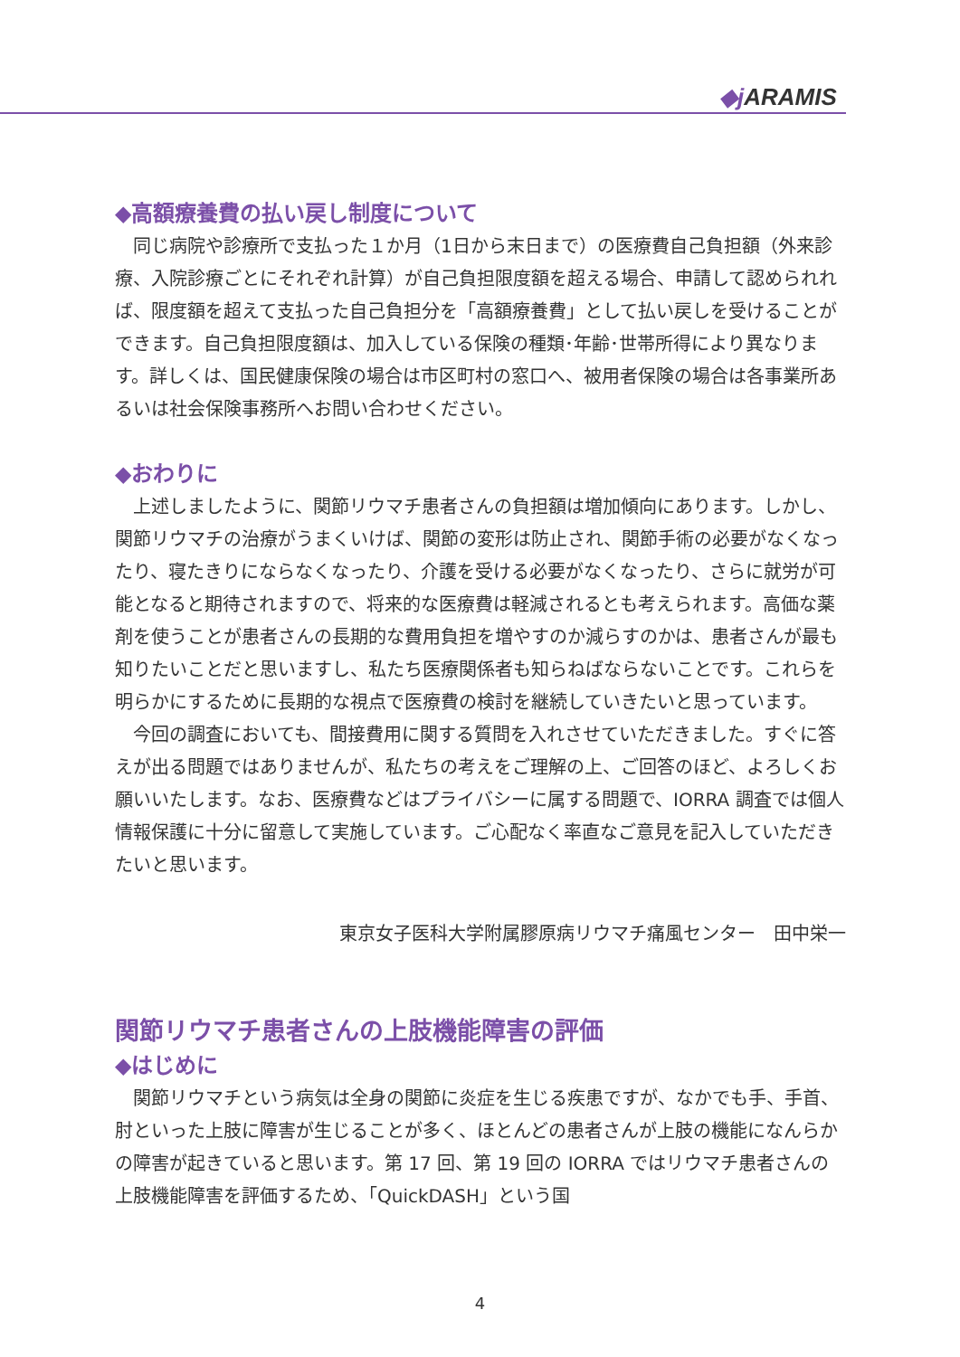◆j ARAMIS
◆高額療養費の払い戻し制度について
同じ病院や診療所で支払った１か月（1日から末日まで）の医療費自己負担額（外来診療、入院診療ごとにそれぞれ計算）が自己負担限度額を超える場合、申請して認められれば、限度額を超えて支払った自己負担分を「高額療養費」として払い戻しを受けることができます。自己負担限度額は、加入している保険の種類･年齢･世帯所得により異なります。詳しくは、国民健康保険の場合は市区町村の窓口へ、被用者保険の場合は各事業所あるいは社会保険事務所へお問い合わせください。
◆おわりに
上述しましたように、関節リウマチ患者さんの負担額は増加傾向にあります。しかし、関節リウマチの治療がうまくいけば、関節の変形は防止され、関節手術の必要がなくなったり、寝たきりにならなくなったり、介護を受ける必要がなくなったり、さらに就労が可能となると期待されますので、将来的な医療費は軽減されるとも考えられます。高価な薬剤を使うことが患者さんの長期的な費用負担を増やすのか減らすのかは、患者さんが最も知りたいことだと思いますし、私たち医療関係者も知らねばならないことです。これらを明らかにするために長期的な視点で医療費の検討を継続していきたいと思っています。
今回の調査においても、間接費用に関する質問を入れさせていただきました。すぐに答えが出る問題ではありませんが、私たちの考えをご理解の上、ご回答のほど、よろしくお願いいたします。なお、医療費などはプライバシーに属する問題で、IORRA 調査では個人情報保護に十分に留意して実施しています。ご心配なく率直なご意見を記入していただきたいと思います。
東京女子医科大学附属膠原病リウマチ痛風センター　田中栄一
関節リウマチ患者さんの上肢機能障害の評価
◆はじめに
関節リウマチという病気は全身の関節に炎症を生じる疾患ですが、なかでも手、手首、肘といった上肢に障害が生じることが多く、ほとんどの患者さんが上肢の機能になんらかの障害が起きていると思います。第 17 回、第 19 回の IORRA ではリウマチ患者さんの上肢機能障害を評価するため、「QuickDASH」という国
4